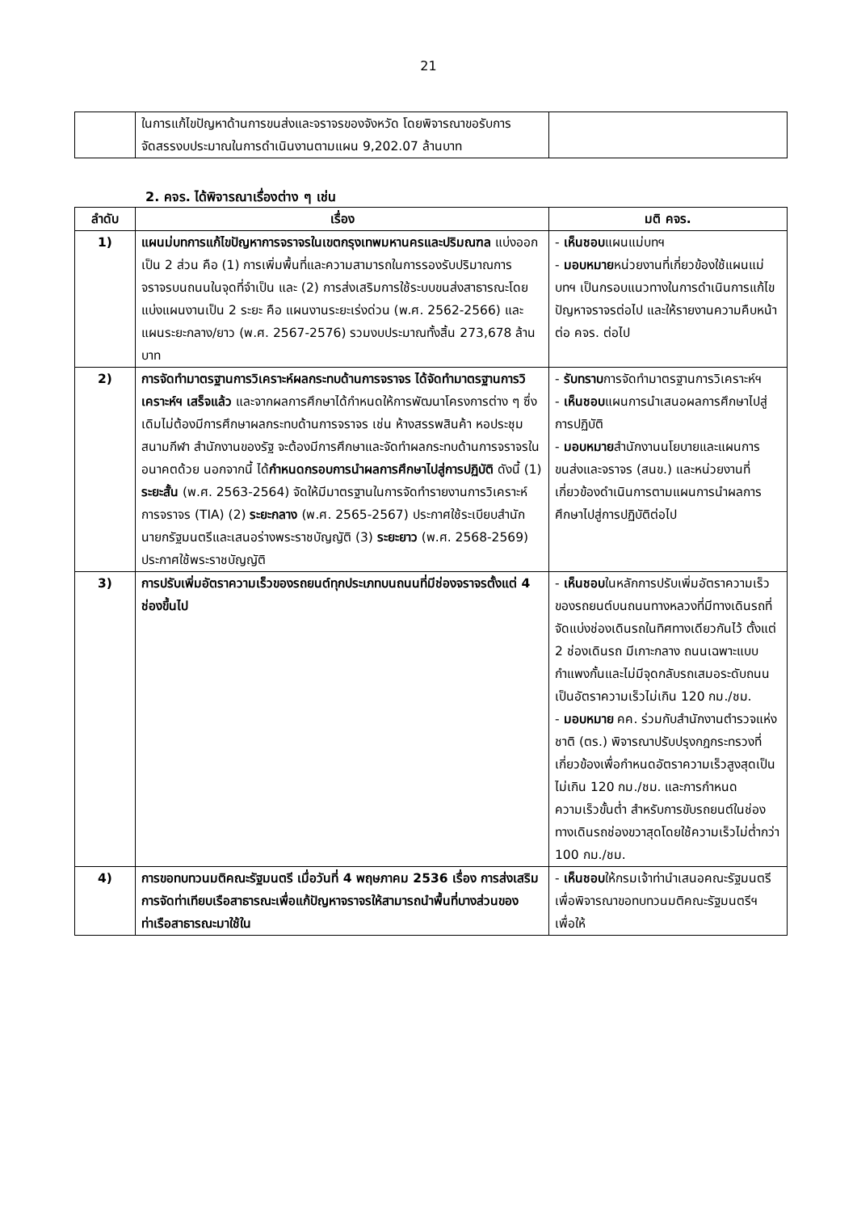21
| | ในการแก้ไขปัญหาด้านการขนส่งและจราจรของจังหวัด โดยพิจารณาขอรับการจัดสรรงบประมาณในการดำเนินงานตามแผน 9,202.07 ล้านบาท | |
2. คจร. ได้พิจารณาเรื่องต่าง ๆ เช่น
| ลำดับ | เรื่อง | มติ คจร. |
| --- | --- | --- |
| 1) | แผนม่บทการแก้ไขปัญหาการจราจรในเขตกรุงเทพมหานครและปริมณฑล แบ่งออกเป็น 2 ส่วน คือ (1) การเพิ่มพื้นที่และความสามารถในการรองรับปริมาณการจราจรบนถนนในจุดที่จำเป็น และ (2) การส่งเสริมการใช้ระบบขนส่งสาธารณะโดยแบ่งแผนงานเป็น 2 ระยะ คือ แผนงานระยะเร่งด่วน (พ.ศ. 2562-2566) และแผนระยะกลาง/ยาว (พ.ศ. 2567-2576) รวมงบประมาณทั้งสิ้น 273,678 ล้านบาท | - เห็นชอบ แผนแม่บทฯ - มอบหมาย หน่วยงานที่เกี่ยวข้องใช้แผนแม่บทฯ เป็นกรอบแนวทางในการดำเนินการแก้ไขปัญหาจราจรต่อไป และให้รายงานความคืบหน้าต่อ คจร. ต่อไป |
| 2) | การจัดทำมาตรฐานการวิเคราะห์ผลกระทบด้านการจราจร ได้จัดทำมาตรฐานการวิเคราะห์ฯ เสร็จแล้ว และจากผลการศึกษาได้กำหนดให้การพัฒนาโครงการต่าง ๆ ซึ่งเดิมไม่ต้องมีการศึกษาผลกระทบด้านการจราจร เช่น ห้างสรรพสินค้า หอประชุม สนามกีฬา สำนักงานของรัฐ จะต้องมีการศึกษาและจัดทำผลกระทบด้านการจราจรในอนาคตด้วย นอกจากนี้ ได้ กำหนดกรอบการนำผลการศึกษาไปสู่การปฏิบัติ ดังนี้ (1) ระยะสั้น (พ.ศ. 2563-2564) จัดให้มีมาตรฐานในการจัดทำรายงานการวิเคราะห์การจราจร (TIA) (2) ระยะกลาง (พ.ศ. 2565-2567) ประกาศใช้ระเบียบสำนักนายกรัฐมนตรีและเสนอร่างพระราชบัญญัติ (3) ระยะยาว (พ.ศ. 2568-2569) ประกาศใช้พระราชบัญญัติ | - รับทราบ การจัดทำมาตรฐานการวิเคราะห์ฯ - เห็นชอบ แผนการนำเสนอผลการศึกษาไปสู่การปฏิบัติ - มอบหมาย สำนักงานนโยบายและแผนการขนส่งและจราจร (สนข.) และหน่วยงานที่เกี่ยวข้องดำเนินการตามแผนการนำผลการศึกษาไปสู่การปฏิบัติต่อไป |
| 3) | การปรับเพิ่มอัตราความเร็วของรถยนต์ทุกประเภทบนถนนที่มีช่องจราจรตั้งแต่ 4 ช่องขึ้นไป | - เห็นชอบ ในหลักการปรับเพิ่มอัตราความเร็วของรถยนต์บนถนนทางหลวงที่มีทางเดินรถที่จัดแบ่งช่องเดินรถในทิศทางเดียวกันไว้ ตั้งแต่ 2 ช่องเดินรถ มีเกาะกลาง ถนนเฉพาะแบบกำแพงกั้นและไม่มีจุดกลับรถเสมอระดับถนน เป็นอัตราความเร็วไม่เกิน 120 กม./ชม. - มอบหมาย คค. ร่วมกับสำนักงานตำรวจแห่งชาติ (ตร.) พิจารณาปรับปรุงกฎกระทรวงที่เกี่ยวข้องเพื่อกำหนดอัตราความเร็วสูงสุดเป็นไม่เกิน 120 กม./ชม. และการกำหนดความเร็วขั้นต่ำ สำหรับการขับรถยนต์ในช่องทางเดินรถช่องขวาสุดโดยใช้ความเร็วไม่ต่ำกว่า 100 กม./ชม. |
| 4) | การขอทบทวนมติคณะรัฐมนตรี เมื่อวันที่ 4 พฤษภาคม 2536 เรื่อง การส่งเสริมการจัดท่าเทียบเรือสาธารณะเพื่อแก้ปัญหาจราจรให้สามารถนำพื้นที่บางส่วนของท่าเรือสาธารณะมาใช้ใน | - เห็นชอบ ให้กรมเจ้าท่านำเสนอคณะรัฐมนตรีเพื่อพิจารณาขอทบทวนมติคณะรัฐมนตรีฯ เพื่อให้ |